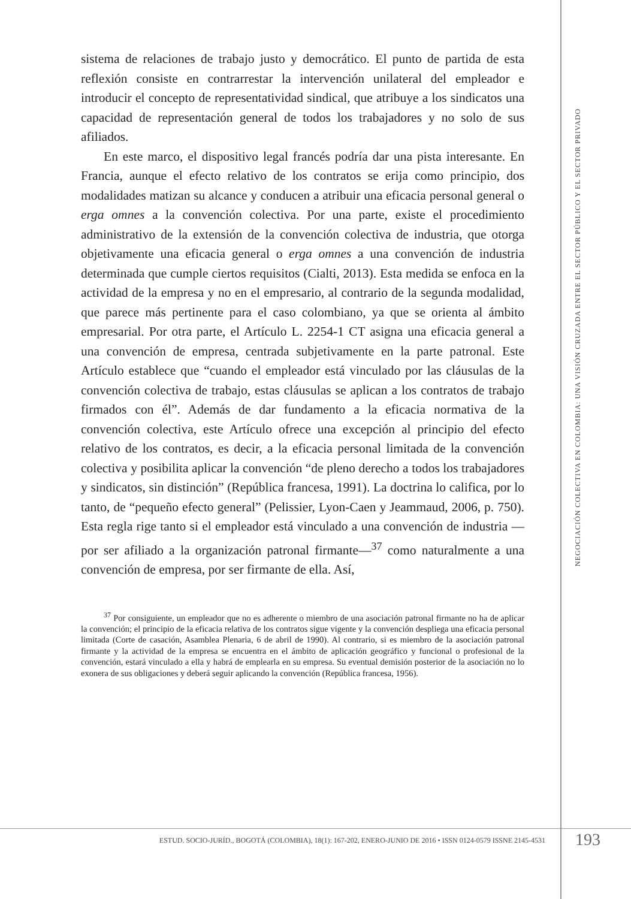sistema de relaciones de trabajo justo y democrático. El punto de partida de esta reflexión consiste en contrarrestar la intervención unilateral del empleador e introducir el concepto de representatividad sindical, que atribuye a los sindicatos una capacidad de representación general de todos los trabajadores y no solo de sus afiliados.
En este marco, el dispositivo legal francés podría dar una pista interesante. En Francia, aunque el efecto relativo de los contratos se erija como principio, dos modalidades matizan su alcance y conducen a atribuir una eficacia personal general o erga omnes a la convención colectiva. Por una parte, existe el procedimiento administrativo de la extensión de la convención colectiva de industria, que otorga objetivamente una eficacia general o erga omnes a una convención de industria determinada que cumple ciertos requisitos (Cialti, 2013). Esta medida se enfoca en la actividad de la empresa y no en el empresario, al contrario de la segunda modalidad, que parece más pertinente para el caso colombiano, ya que se orienta al ámbito empresarial. Por otra parte, el Artículo L. 2254-1 CT asigna una eficacia general a una convención de empresa, centrada subjetivamente en la parte patronal. Este Artículo establece que “cuando el empleador está vinculado por las cláusulas de la convención colectiva de trabajo, estas cláusulas se aplican a los contratos de trabajo firmados con él”. Además de dar fundamento a la eficacia normativa de la convención colectiva, este Artículo ofrece una excepción al principio del efecto relativo de los contratos, es decir, a la eficacia personal limitada de la convención colectiva y posibilita aplicar la convención “de pleno derecho a todos los trabajadores y sindicatos, sin distinción” (República francesa, 1991). La doctrina lo califica, por lo tanto, de “pequeño efecto general” (Pelissier, Lyon-Caen y Jeammaud, 2006, p. 750). Esta regla rige tanto si el empleador está vinculado a una convención de industria —por ser afiliado a la organización patronal firmante—<sup>37</sup> como naturalmente a una convención de empresa, por ser firmante de ella. Así,
<sup>37</sup> Por consiguiente, un empleador que no es adherente o miembro de una asociación patronal firmante no ha de aplicar la convención; el principio de la eficacia relativa de los contratos sigue vigente y la convención despliega una eficacia personal limitada (Corte de casación, Asamblea Plenaria, 6 de abril de 1990). Al contrario, si es miembro de la asociación patronal firmante y la actividad de la empresa se encuentra en el ámbito de aplicación geográfico y funcional o profesional de la convención, estará vinculado a ella y habrá de emplearla en su empresa. Su eventual demisión posterior de la asociación no lo exonera de sus obligaciones y deberá seguir aplicando la convención (República francesa, 1956).
NEGOCIACIÓN COLECTIVA EN COLOMBIA: UNA VISIÓN CRUZADA ENTRE EL SECTOR PÚBLICO Y EL SECTOR PRIVADO
ESTUD. SOCIO-JURÍD., BOGOTÁ (COLOMBIA), 18(1): 167-202, ENERO-JUNIO DE 2016 • ISSN 0124-0579 ISSNE 2145-4531
193